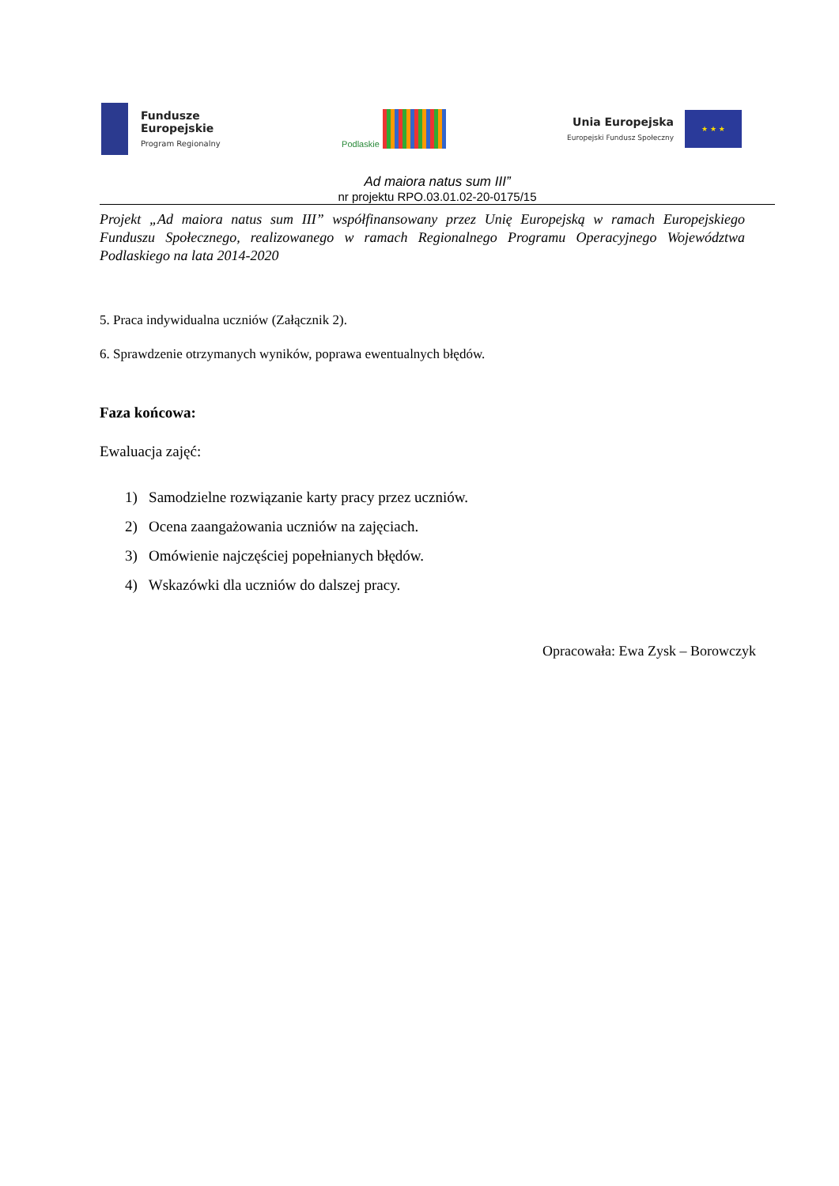Fundusze
Europejskie
Program Regionalny
Podlaskie
Unia Europejska
Europejski Fundusz Społeczny
★ ★ ★
Ad maiora natus sum III”
nr projektu RPO.03.01.02-20-0175/15
Projekt „Ad maiora natus sum III” współfinansowany przez Unię Europejską w ramach Europejskiego Funduszu Społecznego, realizowanego w ramach Regionalnego Programu Operacyjnego Województwa Podlaskiego na lata 2014-2020
5. Praca indywidualna uczniów (Załącznik 2).
6. Sprawdzenie otrzymanych wyników, poprawa ewentualnych błędów.
Faza końcowa:
Ewaluacja zajęć:
1) Samodzielne rozwiązanie karty pracy przez uczniów.
2) Ocena zaangażowania uczniów na zajęciach.
3) Omówienie najczęściej popełnianych błędów.
4) Wskazówki dla uczniów do dalszej pracy.
Opracowała: Ewa Zysk – Borowczyk